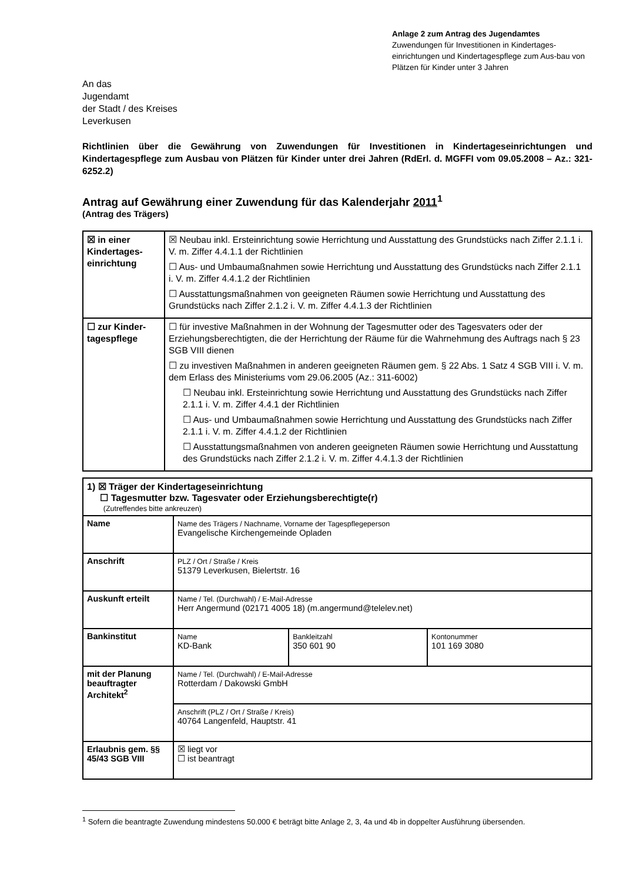Anlage 2 zum Antrag des Jugendamtes
Zuwendungen für Investitionen in Kindertages-einrichtungen und Kindertagespflege zum Aus-bau von Plätzen für Kinder unter 3 Jahren
An das
Jugendamt
der Stadt / des Kreises
Leverkusen
Richtlinien über die Gewährung von Zuwendungen für Investitionen in Kindertageseinrichtungen und Kindertagespflege zum Ausbau von Plätzen für Kinder unter drei Jahren (RdErl. d. MGFFI vom 09.05.2008 – Az.: 321-6252.2)
Antrag auf Gewährung einer Zuwendung für das Kalenderjahr 2011<sup>1</sup>
(Antrag des Trägers)
| ☒ in einer Kindertages-einrichtung | ☒ Neubau inkl. Ersteinrichtung sowie Herrichtung und Ausstattung des Grundstücks nach Ziffer 2.1.1 i. V. m. Ziffer 4.4.1.1 der Richtlinien ☐ Aus- und Umbaumaßnahmen sowie Herrichtung und Ausstattung des Grundstücks nach Ziffer 2.1.1 i. V. m. Ziffer 4.4.1.2 der Richtlinien ☐ Ausstattungsmaßnahmen von geeigneten Räumen sowie Herrichtung und Ausstattung des Grundstücks nach Ziffer 2.1.2 i. V. m. Ziffer 4.4.1.3 der Richtlinien |
| ☐ zur Kinder-tagespflege | ☐ für investive Maßnahmen in der Wohnung der Tagesmutter oder des Tagesvaters oder der Erziehungsberechtigten, die der Herrichtung der Räume für die Wahrnehmung des Auftrags nach § 23 SGB VIII dienen ☐ zu investiven Maßnahmen in anderen geeigneten Räumen gem. § 22 Abs. 1 Satz 4 SGB VIII i. V. m. dem Erlass des Ministeriums vom 29.06.2005 (Az.: 311-6002) ☐ Neubau inkl. Ersteinrichtung sowie Herrichtung und Ausstattung des Grundstücks nach Ziffer 2.1.1 i. V. m. Ziffer 4.4.1 der Richtlinien ☐ Aus- und Umbaumaßnahmen sowie Herrichtung und Ausstattung des Grundstücks nach Ziffer 2.1.1 i. V. m. Ziffer 4.4.1.2 der Richtlinien ☐ Ausstattungsmaßnahmen von anderen geeigneten Räumen sowie Herrichtung und Ausstattung des Grundstücks nach Ziffer 2.1.2 i. V. m. Ziffer 4.4.1.3 der Richtlinien |
| 1) ☒ Träger der Kindertageseinrichtung ☐ Tagesmutter bzw. Tagesvater oder Erziehungsberechtigte(r) (Zutreffendes bitte ankreuzen) | | | |
| Name | Name des Trägers / Nachname, Vorname der Tagespflegeperson Evangelische Kirchengemeinde Opladen | | |
| Anschrift | PLZ / Ort / Straße / Kreis 51379 Leverkusen, Bielertstr. 16 | | |
| Auskunft erteilt | Name / Tel. (Durchwahl) / E-Mail-Adresse Herr Angermund (02171 4005 18) (m.angermund@telelev.net) | | |
| Bankinstitut | Name KD-Bank | Bankleitzahl 350 601 90 | Kontonummer 101 169 3080 |
| mit der Planung beauftragter Architekt<sup>2</sup> | Name / Tel. (Durchwahl) / E-Mail-Adresse Rotterdam / Dakowski GmbH | | |
| | Anschrift (PLZ / Ort / Straße / Kreis) 40764 Langenfeld, Hauptstr. 41 | | |
| Erlaubnis gem. §§ 45/43 SGB VIII | ☒ liegt vor ☐ ist beantragt | | |
<sup>1</sup> Sofern die beantragte Zuwendung mindestens 50.000 € beträgt bitte Anlage 2, 3, 4a und 4b in doppelter Ausführung übersenden.